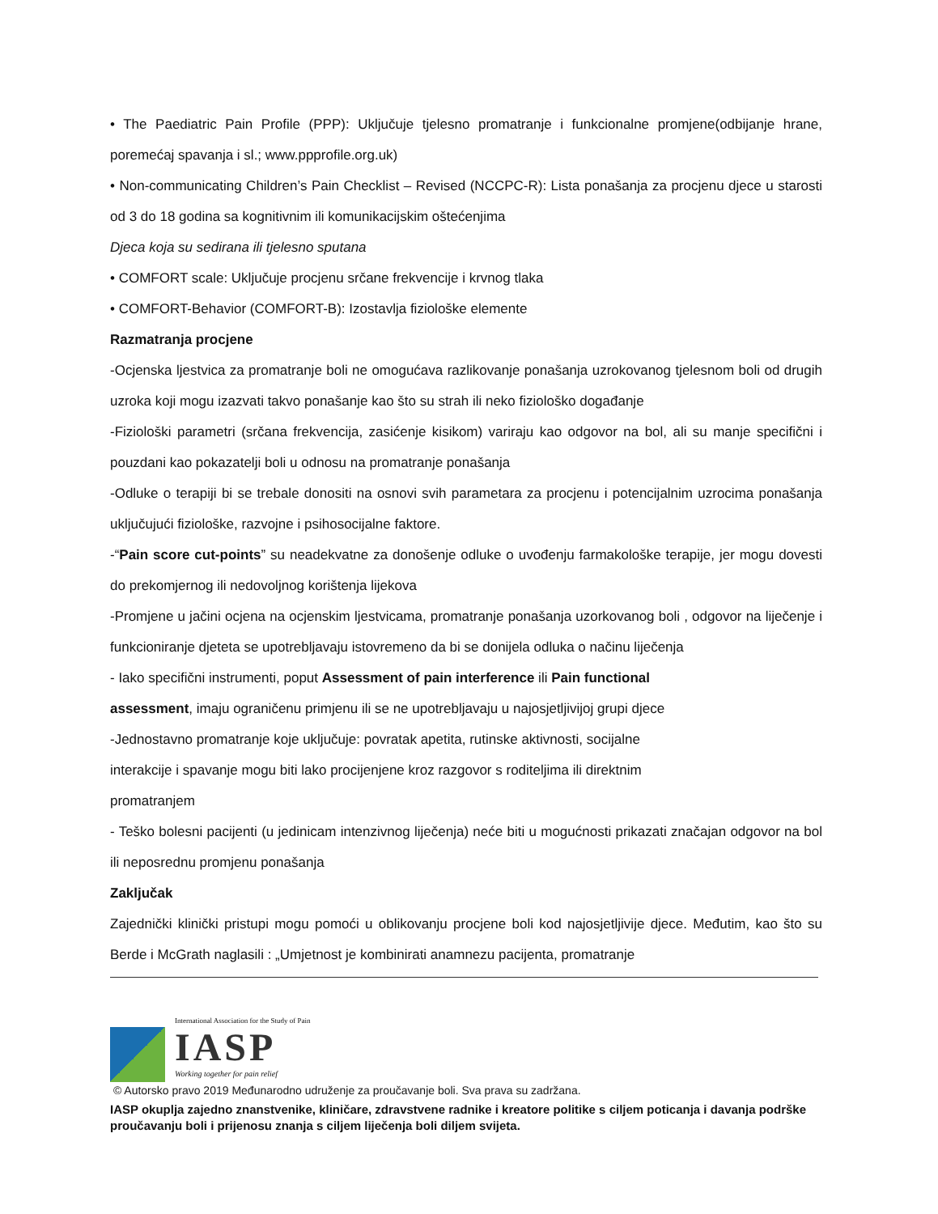• The Paediatric Pain Profile (PPP): Uključuje tjelesno promatranje i funkcionalne promjene(odbijanje hrane, poremećaj spavanja i sl.; www.ppprofile.org.uk)
• Non-communicating Children’s Pain Checklist – Revised (NCCPC-R): Lista ponašanja za procjenu djece u starosti od 3 do 18 godina sa kognitivnim ili komunikacijskim oštećenjima
Djeca koja su sedirana ili tjelesno sputana
• COMFORT scale: Uključuje procjenu srčane frekvencije i krvnog tlaka
• COMFORT-Behavior (COMFORT-B): Izostavlja fiziološke elemente
Razmatranja procjene
-Ocjenska ljestvica za promatranje boli ne omogućava razlikovanje ponašanja uzrokovanog tjelesnom boli od drugih uzroka koji mogu izazvati takvo ponašanje kao što su strah ili neko fiziološko događanje
-Fiziološki parametri (srčana frekvencija, zasićenje kisikom) variraju kao odgovor na bol, ali su manje specifični i pouzdani kao pokazatelji boli u odnosu na promatranje ponašanja
-Odluke o terapiji bi se trebale donositi na osnovi svih parametara za procjenu i potencijalnim uzrocima ponašanja uključujući fiziološke, razvojne i psihosocijalne faktore.
-“Pain score cut-points” su neadekvatne za donošenje odluke o uvođenju farmakološke terapije, jer mogu dovesti do prekomjernog ili nedovoljnog korištenja lijekova
-Promjene u jačini ocjena na ocjenskim ljestvicama, promatranje ponašanja uzorkovanog boli , odgovor na liječenje i funkcioniranje djeteta se upotrebljavaju istovremeno da bi se donijela odluka o načinu liječenja
- Iako specifični instrumenti, poput Assessment of pain interference ili Pain functional
assessment, imaju ograničenu primjenu ili se ne upotrebljavaju u najosjetljivijoj grupi djece
-Jednostavno promatranje koje uključuje: povratak apetita, rutinske aktivnosti, socijalne
interakcije i spavanje mogu biti lako procijenjene kroz razgovor s roditeljima ili direktnim
promatranjem
- Teško bolesni pacijenti (u jedinicam intenzivnog liječenja) neće biti u mogućnosti prikazati značajan odgovor na bol ili neposrednu promjenu ponašanja
Zaključak
Zajednički klinički pristupi mogu pomoći u oblikovanju procjene boli kod najosjetljivije djece. Međutim, kao što su Berde i McGrath naglasili : „Umjetnost je kombinirati anamnezu pacijenta, promatranje
International Association for the Study of Pain
IASP
Working together for pain relief
© Autorsko pravo 2019 Međunarodno udruženje za proučavanje boli. Sva prava su zadržana.
IASP okuplja zajedno znanstvenike, kliničare, zdravstvene radnike i kreatore politike s ciljem poticanja i davanja podrške proučavanju boli i prijenosu znanja s ciljem liječenja boli diljem svijeta.